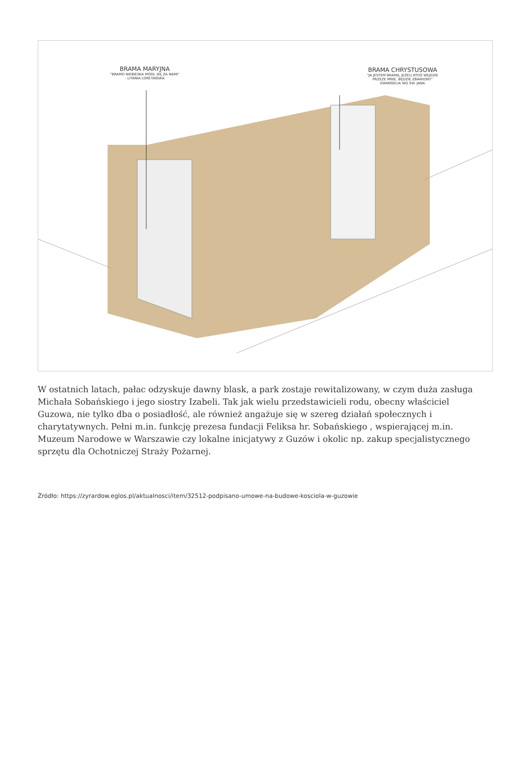BRAMA MARYJNA
"BRAMO NIEBIESKA MÓDL SIĘ ZA NAMI"
- LITANIA LORETAŃSKA
BRAMA CHRYSTUSOWA
"JA JESTEM BRAMĄ, JEŻELI KTOŚ WEJDZIE
PRZEZE MNIE, BĘDZIE ZBAWIONY"
EWANGELIA WG ŚW. JANA
W ostatnich latach, pałac odzyskuje dawny blask, a park zostaje rewitalizowany, w czym duża zasługa Michała Sobańskiego i jego siostry Izabeli. Tak jak wielu przedstawicieli rodu, obecny właściciel Guzowa, nie tylko dba o posiadłość, ale również angażuje się w szereg działań społecznych i charytatywnych. Pełni m.in. funkcję prezesa fundacji Feliksa hr. Sobańskiego , wspierającej m.in. Muzeum Narodowe w Warszawie czy lokalne inicjatywy z Guzów i okolic np. zakup specjalistycznego sprzętu dla Ochotniczej Straży Pożarnej.
Źródło: https://zyrardow.eglos.pl/aktualnosci/item/32512-podpisano-umowe-na-budowe-kosciola-w-guzowie